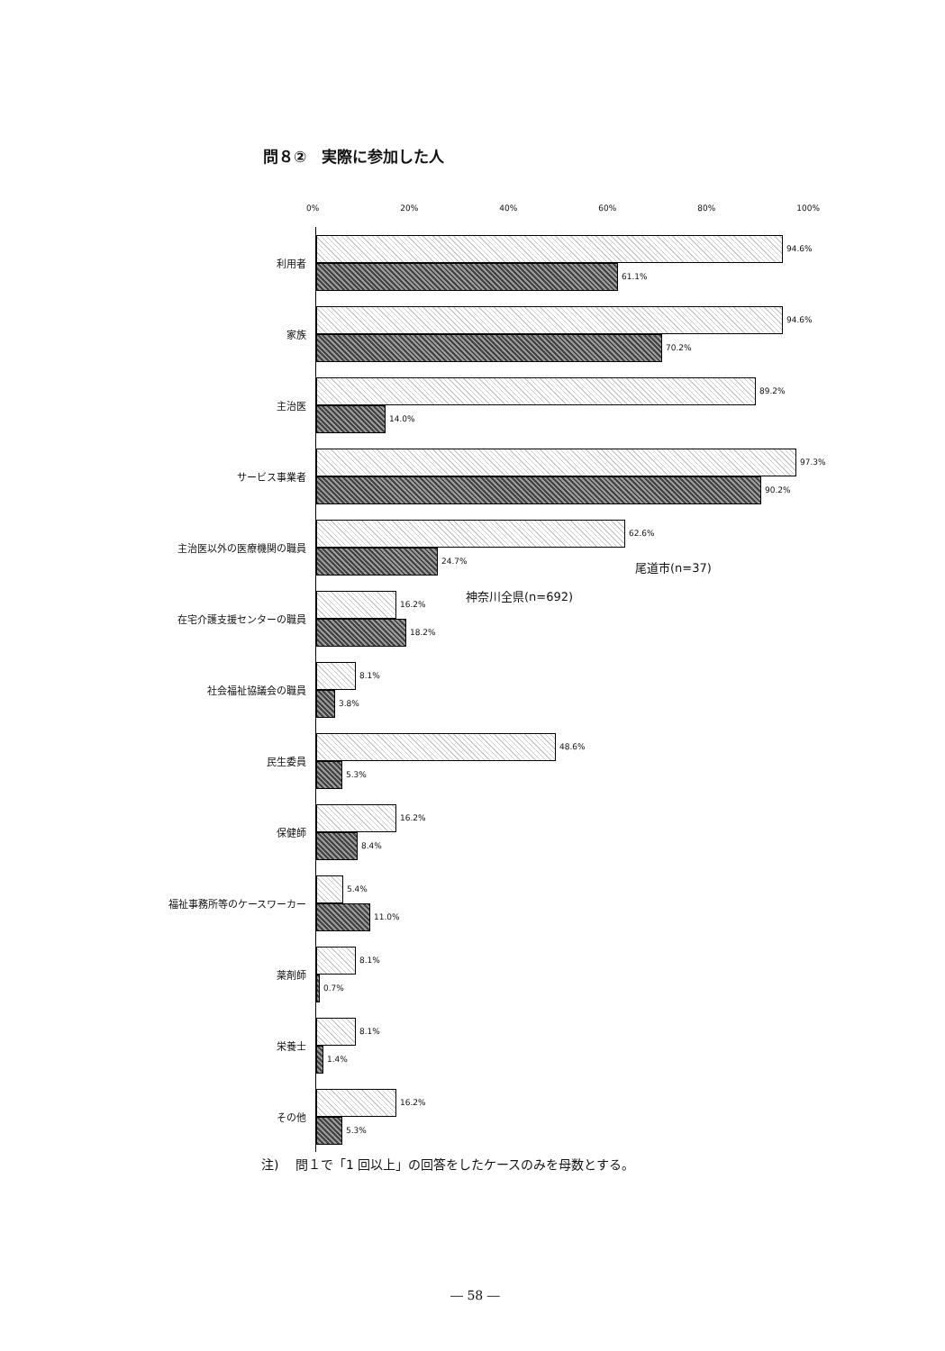問８②　実際に参加した人
0% 20% 40% 60% 80% 100%
利用者
94.6%
61.1%
家族
94.6%
70.2%
主治医
89.2%
14.0%
サービス事業者
97.3%
90.2%
主治医以外の医療機関の職員
62.6%
24.7%
在宅介護支援センターの職員
16.2%
18.2%
社会福祉協議会の職員
8.1%
3.8%
民生委員
48.6%
5.3%
保健師
16.2%
8.4%
福祉事務所等のケースワーカー
5.4%
11.0%
薬剤師
8.1%
0.7%
栄養士
8.1%
1.4%
その他
16.2%
5.3%
尾道市(n=37)
神奈川全県(n=692)
注)　 問１で「1 回以上」の回答をしたケースのみを母数とする。
― 58 ―